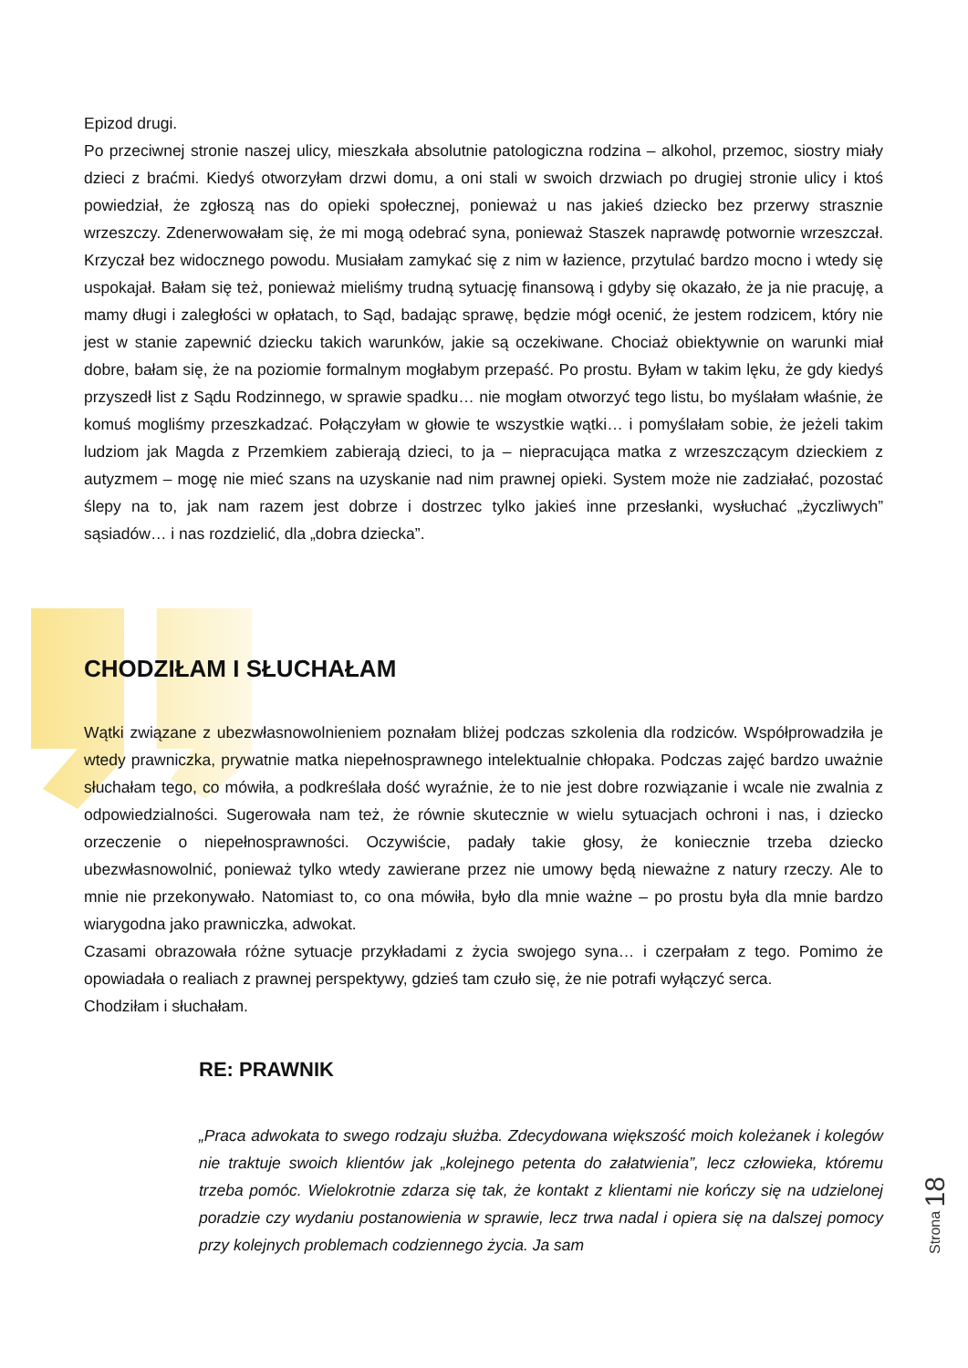Epizod drugi.
Po przeciwnej stronie naszej ulicy, mieszkała absolutnie patologiczna rodzina – alkohol, przemoc, siostry miały dzieci z braćmi. Kiedyś otworzyłam drzwi domu, a oni stali w swoich drzwiach po drugiej stronie ulicy i ktoś powiedział, że zgłoszą nas do opieki społecznej, ponieważ u nas jakieś dziecko bez przerwy strasznie wrzeszczy. Zdenerwowałam się, że mi mogą odebrać syna, ponieważ Staszek naprawdę potwornie wrzeszczał. Krzyczał bez widocznego powodu. Musiałam zamykać się z nim w łazience, przytulać bardzo mocno i wtedy się uspokajał. Bałam się też, ponieważ mieliśmy trudną sytuację finansową i gdyby się okazało, że ja nie pracuję, a mamy długi i zaległości w opłatach, to Sąd, badając sprawę, będzie mógł ocenić, że jestem rodzicem, który nie jest w stanie zapewnić dziecku takich warunków, jakie są oczekiwane. Chociaż obiektywnie on warunki miał dobre, bałam się, że na poziomie formalnym mogłabym przepaść. Po prostu. Byłam w takim lęku, że gdy kiedyś przyszedł list z Sądu Rodzinnego, w sprawie spadku… nie mogłam otworzyć tego listu, bo myślałam właśnie, że komuś mogliśmy przeszkadzać. Połączyłam w głowie te wszystkie wątki… i pomyślałam sobie, że jeżeli takim ludziom jak Magda z Przemkiem zabierają dzieci, to ja – niepracująca matka z wrzeszczącym dzieckiem z autyzmem – mogę nie mieć szans na uzyskanie nad nim prawnej opieki. System może nie zadziałać, pozostać ślepy na to, jak nam razem jest dobrze i dostrzec tylko jakieś inne przesłanki, wysłuchać „życzliwych” sąsiadów… i nas rozdzielić, dla „dobra dziecka”.
CHODZIŁAM I SŁUCHAŁAM
Wątki związane z ubezwłasnowolnieniem poznałam bliżej podczas szkolenia dla rodziców. Współprowadziła je wtedy prawniczka, prywatnie matka niepełnosprawnego intelektualnie chłopaka. Podczas zajęć bardzo uważnie słuchałam tego, co mówiła, a podkreślała dość wyraźnie, że to nie jest dobre rozwiązanie i wcale nie zwalnia z odpowiedzialności. Sugerowała nam też, że równie skutecznie w wielu sytuacjach ochroni i nas, i dziecko orzeczenie o niepełnosprawności. Oczywiście, padały takie głosy, że koniecznie trzeba dziecko ubezwłasnowolnić, ponieważ tylko wtedy zawierane przez nie umowy będą nieważne z natury rzeczy. Ale to mnie nie przekonywało. Natomiast to, co ona mówiła, było dla mnie ważne – po prostu była dla mnie bardzo wiarygodna jako prawniczka, adwokat.
Czasami obrazowała różne sytuacje przykładami z życia swojego syna… i czerpałam z tego. Pomimo że opowiadała o realiach z prawnej perspektywy, gdzieś tam czuło się, że nie potrafi wyłączyć serca.
Chodziłam i słuchałam.
RE: PRAWNIK
„Praca adwokata to swego rodzaju służba. Zdecydowana większość moich koleżanek i kolegów nie traktuje swoich klientów jak „kolejnego petenta do załatwienia”, lecz człowieka, któremu trzeba pomóc. Wielokrotnie zdarza się tak, że kontakt z klientami nie kończy się na udzielonej poradzie czy wydaniu postanowienia w sprawie, lecz trwa nadal i opiera się na dalszej pomocy przy kolejnych problemach codziennego życia. Ja sam
Strona 18